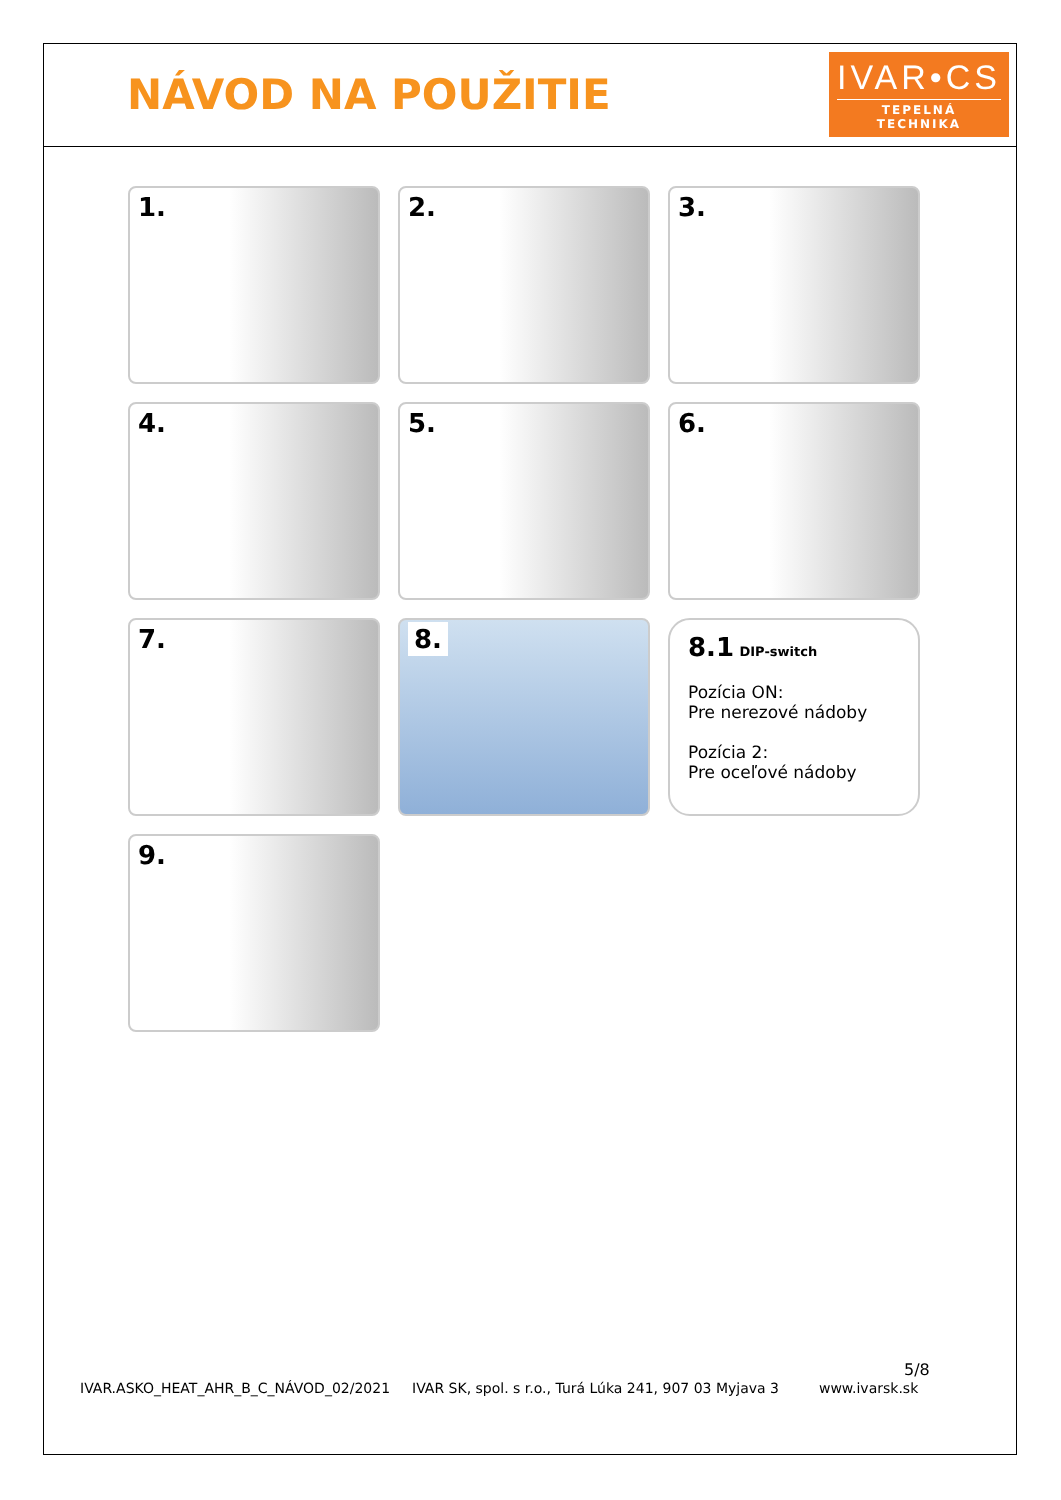NÁVOD NA POUŽITIE
IVAR•CS
TEPELNÁ TECHNIKA
1.
2.
3.
4.
5.
6.
7.
8.
8.1 DIP-switch
Pozícia ON:
Pre nerezové nádoby
Pozícia 2:
Pre oceľové nádoby
9.
5/8
IVAR.ASKO_HEAT_AHR_B_C_NÁVOD_02/2021 IVAR SK, spol. s r.o., Turá Lúka 241, 907 03 Myjava 3 www.ivarsk.sk